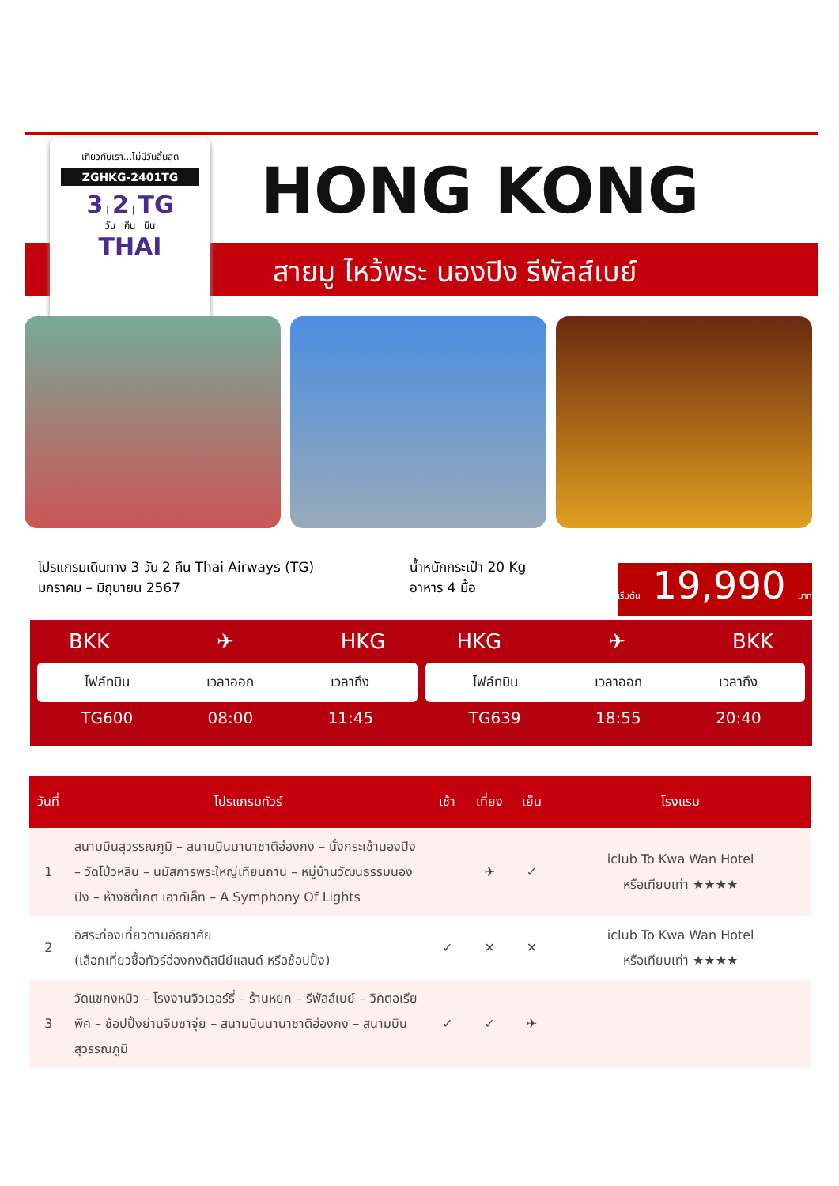เที่ยวกับเรา...ไม่มีวันสิ้นสุด
ZGHKG-2401TG
3 | 2 | TG
วัน คืน บิน
THAI
HONG KONG
สายมู ไหว้พระ นองปิง รีพัลส์เบย์
โปรแกรมเดินทาง 3 วัน 2 คืน Thai Airways (TG)
มกราคม – มิถุนายน 2567
น้ำหนักกระเป๋า 20 Kg
อาหาร 4 มื้อ
เริ่มต้น 19,990 บาท
BKK ✈ HKG
ไฟล์ทบิน เวลาออก เวลาถึง
TG600 08:00 11:45
HKG ✈ BKK
ไฟล์ทบิน เวลาออก เวลาถึง
TG639 18:55 20:40
| วันที่ | โปรแกรมทัวร์ | เช้า | เที่ยง | เย็น | โรงแรม |
| --- | --- | --- | --- | --- | --- |
| 1 | สนามบินสุวรรณภูมิ – สนามบินนานาชาติฮ่องกง – นั่งกระเช้านองปิง – วัดโป่วหลิน – นมัสการพระใหญ่เทียนถาน – หมู่บ้านวัฒนธรรมนองปิง – ห้างซิตี้เกต เอาท์เล็ท – A Symphony Of Lights | | ✈ | ✓ | iclub To Kwa Wan Hotel หรือเทียบเท่า ★★★★ |
| 2 | อิสระท่องเที่ยวตามอัธยาศัย (เลือกเที่ยวซื้อทัวร์ฮ่องกงดิสนีย์แลนด์ หรือช้อปปิ้ง) | ✓ | ✕ | ✕ | iclub To Kwa Wan Hotel หรือเทียบเท่า ★★★★ |
| 3 | วัดแชกงหมิว – โรงงานจิวเวอร์รี่ – ร้านหยก – รีพัลส์เบย์ – วิคตอเรียพีค – ช้อปปิ้งย่านจิมซาจุ่ย – สนามบินนานาชาติฮ่องกง – สนามบินสุวรรณภูมิ | ✓ | ✓ | ✈ | |